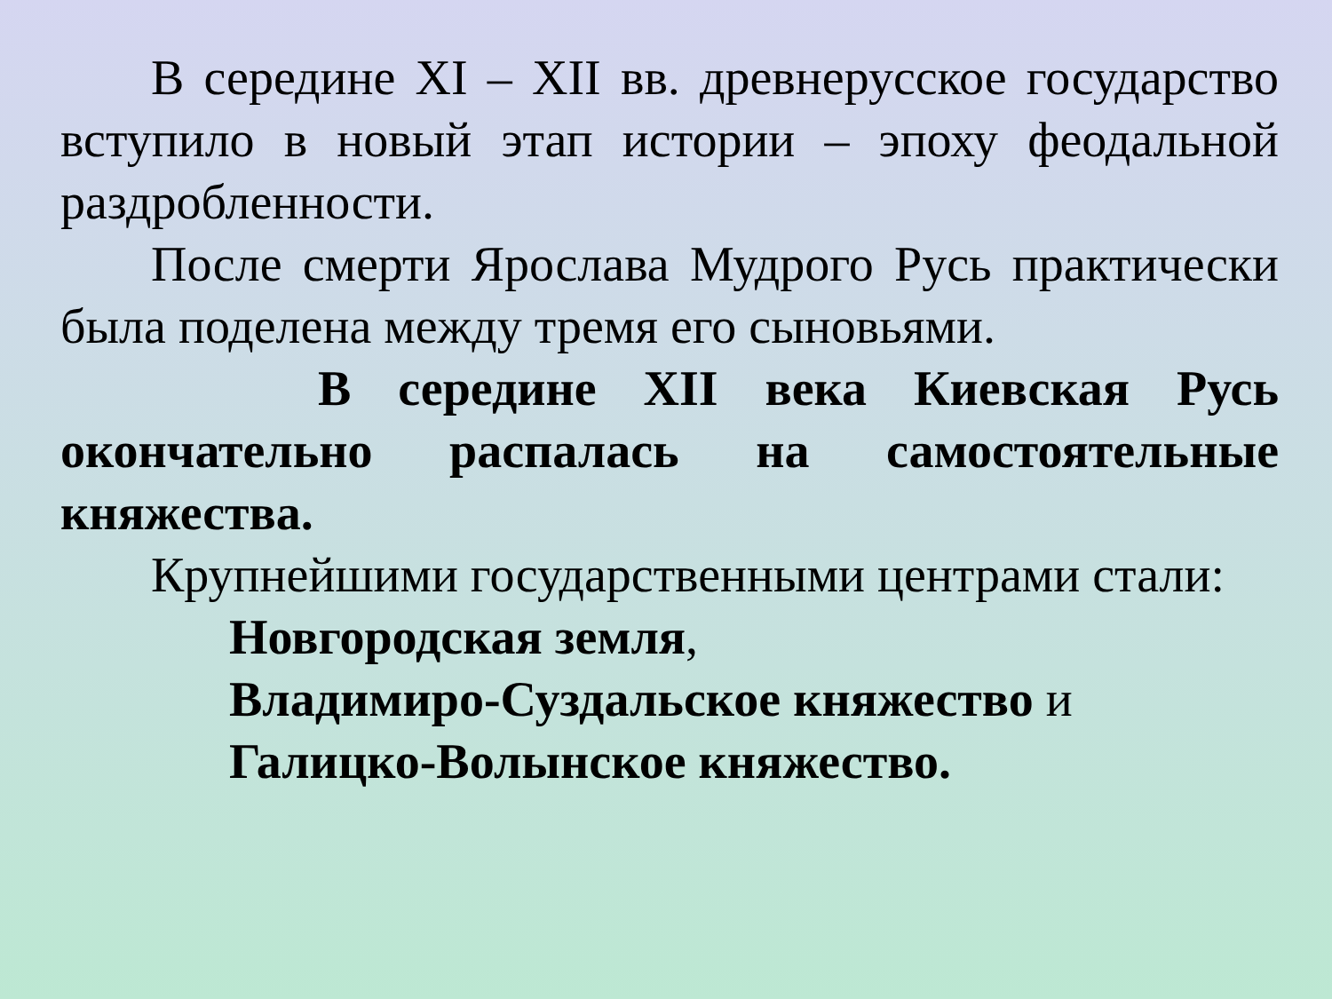В середине XI – XII вв. древнерусское государство вступило в новый этап истории – эпоху феодальной раздробленности.
После смерти Ярослава Мудрого Русь практически была поделена между тремя его сыновьями.
В середине XII века Киевская Русь окончательно распалась на самостоятельные княжества.
Крупнейшими государственными центрами стали:
Новгородская земля,
Владимиро-Суздальское княжество и
Галицко-Волынское княжество.